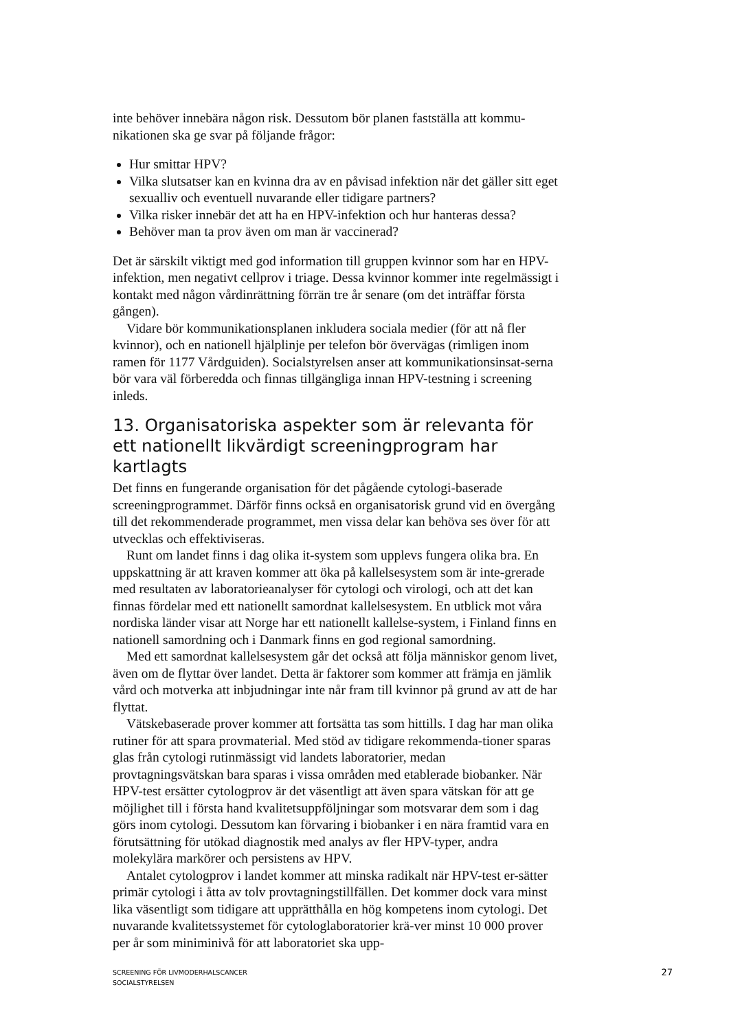inte behöver innebära någon risk. Dessutom bör planen fastställa att kommu-nikationen ska ge svar på följande frågor:
Hur smittar HPV?
Vilka slutsatser kan en kvinna dra av en påvisad infektion när det gäller sitt eget sexualliv och eventuell nuvarande eller tidigare partners?
Vilka risker innebär det att ha en HPV-infektion och hur hanteras dessa?
Behöver man ta prov även om man är vaccinerad?
Det är särskilt viktigt med god information till gruppen kvinnor som har en HPV-infektion, men negativt cellprov i triage. Dessa kvinnor kommer inte regelmässigt i kontakt med någon vårdinrättning förrän tre år senare (om det inträffar första gången).
Vidare bör kommunikationsplanen inkludera sociala medier (för att nå fler kvinnor), och en nationell hjälplinje per telefon bör övervägas (rimligen inom ramen för 1177 Vårdguiden). Socialstyrelsen anser att kommunikationsinsat-serna bör vara väl förberedda och finnas tillgängliga innan HPV-testning i screening inleds.
13. Organisatoriska aspekter som är relevanta för ett nationellt likvärdigt screeningprogram har kartlagts
Det finns en fungerande organisation för det pågående cytologi-baserade screeningprogrammet. Därför finns också en organisatorisk grund vid en övergång till det rekommenderade programmet, men vissa delar kan behöva ses över för att utvecklas och effektiviseras.
Runt om landet finns i dag olika it-system som upplevs fungera olika bra. En uppskattning är att kraven kommer att öka på kallelsesystem som är inte-grerade med resultaten av laboratorieanalyser för cytologi och virologi, och att det kan finnas fördelar med ett nationellt samordnat kallelsesystem. En utblick mot våra nordiska länder visar att Norge har ett nationellt kallelse-system, i Finland finns en nationell samordning och i Danmark finns en god regional samordning.
Med ett samordnat kallelsesystem går det också att följa människor genom livet, även om de flyttar över landet. Detta är faktorer som kommer att främja en jämlik vård och motverka att inbjudningar inte når fram till kvinnor på grund av att de har flyttat.
Vätskebaserade prover kommer att fortsätta tas som hittills. I dag har man olika rutiner för att spara provmaterial. Med stöd av tidigare rekommenda-tioner sparas glas från cytologi rutinmässigt vid landets laboratorier, medan provtagningsvätskan bara sparas i vissa områden med etablerade biobanker. När HPV-test ersätter cytologprov är det väsentligt att även spara vätskan för att ge möjlighet till i första hand kvalitetsuppföljningar som motsvarar dem som i dag görs inom cytologi. Dessutom kan förvaring i biobanker i en nära framtid vara en förutsättning för utökad diagnostik med analys av fler HPV-typer, andra molekylära markörer och persistens av HPV.
Antalet cytologprov i landet kommer att minska radikalt när HPV-test er-sätter primär cytologi i åtta av tolv provtagningstillfällen. Det kommer dock vara minst lika väsentligt som tidigare att upprätthålla en hög kompetens inom cytologi. Det nuvarande kvalitetssystemet för cytologlaboratorier krä-ver minst 10 000 prover per år som miniminivå för att laboratoriet ska upp-
SCREENING FÖR LIVMODERHALSCANCER
SOCIALSTYRELSEN
27